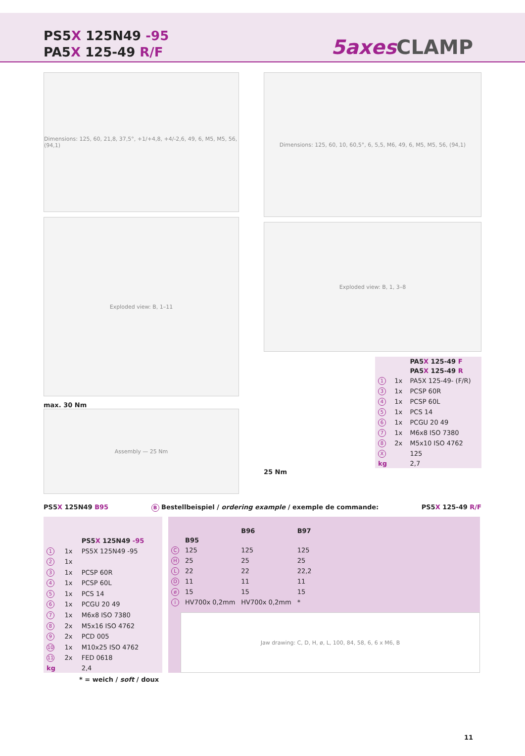PS5X 125N49 -95
PA5X 125-49 R/F
5axes CLAMP
Dimensions: 125, 60, 21,8, 37,5°, +1/+4,8, +4/-2,6, 49, 6, M5, M5, 56, (94,1)
Exploded view: B, 1–11
max. 30 Nm
Assembly — 25 Nm
Dimensions: 125, 60, 10, 60,5°, 6, 5,5, M6, 49, 6, M5, M5, 56, (94,1)
Exploded view: B, 1, 3–8
| | | PA5 X 125-49 F |
| | | PA5 X 125-49 R |
| 1 | 1x | PA5X 125-49- (F/R) |
| 3 | 1x | PCSP 60R |
| 4 | 1x | PCSP 60L |
| 5 | 1x | PCS 14 |
| 6 | 1x | PCGU 20 49 |
| 7 | 1x | M6x8 ISO 7380 |
| 8 | 2x | M5x10 ISO 4762 |
| X | | 125 |
| kg | | 2,7 |
25 Nm
PS5X 125N49 B95 B Bestellbeispiel / ordering example / exemple de commande: PS5X 125-49 R/F
| | | PS5 X 125N49 -95 |
| 1 | 1x | PS5X 125N49 -95 |
| 2 | 1x | |
| 3 | 1x | PCSP 60R |
| 4 | 1x | PCSP 60L |
| 5 | 1x | PCS 14 |
| 6 | 1x | PCGU 20 49 |
| 7 | 1x | M6x8 ISO 7380 |
| 8 | 2x | M5x16 ISO 4762 |
| 9 | 2x | PCD 005 |
| 10 | 1x | M10x25 ISO 4762 |
| 11 | 2x | FED 0618 |
| kg | | 2,4 |
| | B95 | B96 | B97 |
| --- | --- | --- | --- |
| C | 125 | 125 | 125 |
| H | 25 | 25 | 25 |
| L | 22 | 22 | 22,2 |
| D | 11 | 11 | 11 |
| ø | 15 | 15 | 15 |
| i | HV700x 0,2mm | HV700x 0,2mm | * |
Jaw drawing: C, D, H, ø, L, 100, 84, 58, 6, 6 x M6, B
* = weich / soft / doux
11